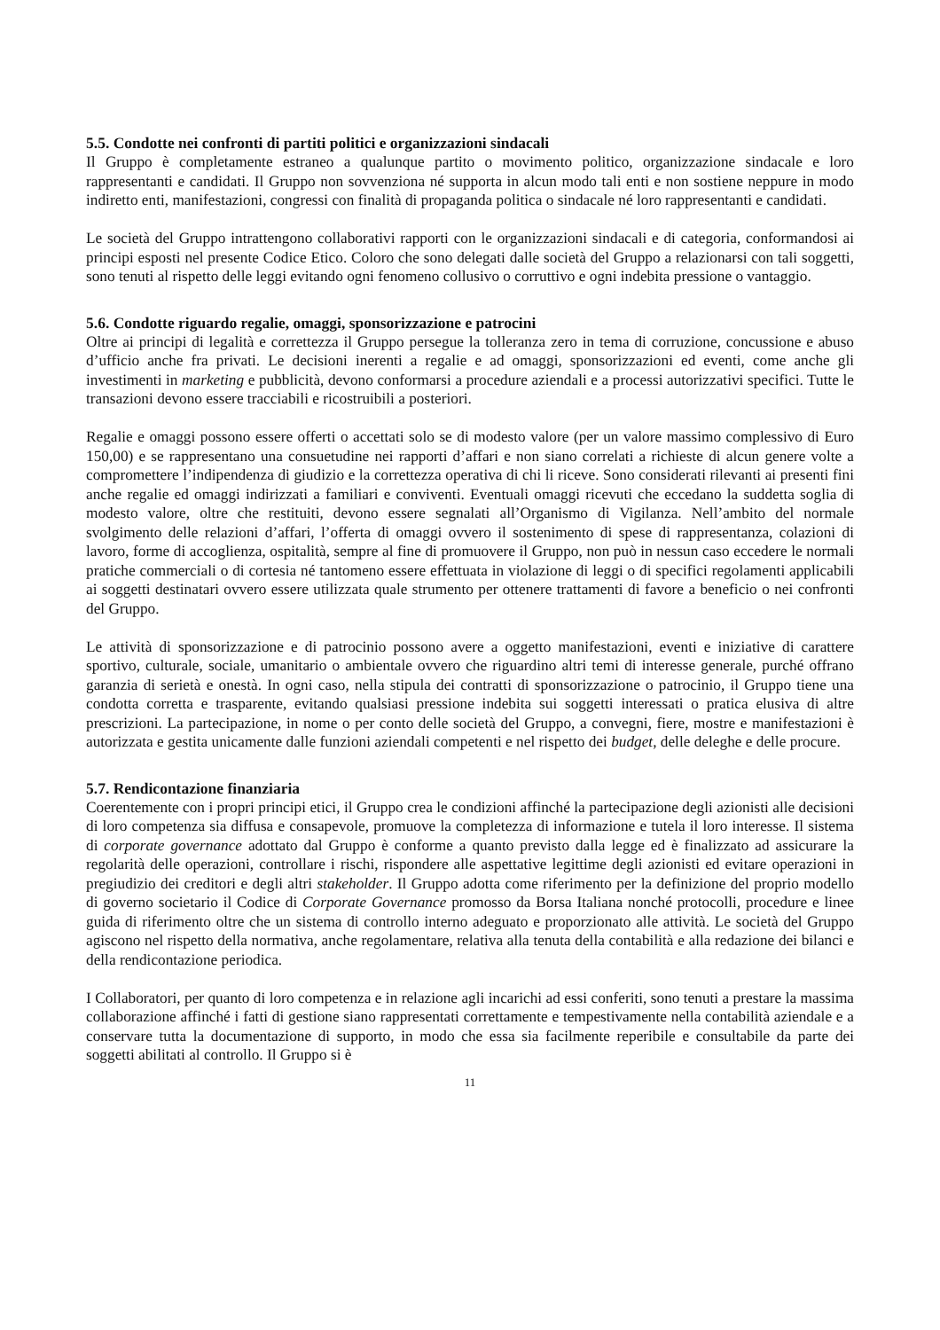5.5. Condotte nei confronti di partiti politici e organizzazioni sindacali
Il Gruppo è completamente estraneo a qualunque partito o movimento politico, organizzazione sindacale e loro rappresentanti e candidati. Il Gruppo non sovvenziona né supporta in alcun modo tali enti e non sostiene neppure in modo indiretto enti, manifestazioni, congressi con finalità di propaganda politica o sindacale né loro rappresentanti e candidati.
Le società del Gruppo intrattengono collaborativi rapporti con le organizzazioni sindacali e di categoria, conformandosi ai principi esposti nel presente Codice Etico. Coloro che sono delegati dalle società del Gruppo a relazionarsi con tali soggetti, sono tenuti al rispetto delle leggi evitando ogni fenomeno collusivo o corruttivo e ogni indebita pressione o vantaggio.
5.6. Condotte riguardo regalie, omaggi, sponsorizzazione e patrocini
Oltre ai principi di legalità e correttezza il Gruppo persegue la tolleranza zero in tema di corruzione, concussione e abuso d’ufficio anche fra privati. Le decisioni inerenti a regalie e ad omaggi, sponsorizzazioni ed eventi, come anche gli investimenti in marketing e pubblicità, devono conformarsi a procedure aziendali e a processi autorizzativi specifici. Tutte le transazioni devono essere tracciabili e ricostruibili a posteriori.
Regalie e omaggi possono essere offerti o accettati solo se di modesto valore (per un valore massimo complessivo di Euro 150,00) e se rappresentano una consuetudine nei rapporti d’affari e non siano correlati a richieste di alcun genere volte a compromettere l’indipendenza di giudizio e la correttezza operativa di chi li riceve. Sono considerati rilevanti ai presenti fini anche regalie ed omaggi indirizzati a familiari e conviventi. Eventuali omaggi ricevuti che eccedano la suddetta soglia di modesto valore, oltre che restituiti, devono essere segnalati all’Organismo di Vigilanza. Nell’ambito del normale svolgimento delle relazioni d’affari, l’offerta di omaggi ovvero il sostenimento di spese di rappresentanza, colazioni di lavoro, forme di accoglienza, ospitalità, sempre al fine di promuovere il Gruppo, non può in nessun caso eccedere le normali pratiche commerciali o di cortesia né tantomeno essere effettuata in violazione di leggi o di specifici regolamenti applicabili ai soggetti destinatari ovvero essere utilizzata quale strumento per ottenere trattamenti di favore a beneficio o nei confronti del Gruppo.
Le attività di sponsorizzazione e di patrocinio possono avere a oggetto manifestazioni, eventi e iniziative di carattere sportivo, culturale, sociale, umanitario o ambientale ovvero che riguardino altri temi di interesse generale, purché offrano garanzia di serietà e onestà. In ogni caso, nella stipula dei contratti di sponsorizzazione o patrocinio, il Gruppo tiene una condotta corretta e trasparente, evitando qualsiasi pressione indebita sui soggetti interessati o pratica elusiva di altre prescrizioni. La partecipazione, in nome o per conto delle società del Gruppo, a convegni, fiere, mostre e manifestazioni è autorizzata e gestita unicamente dalle funzioni aziendali competenti e nel rispetto dei budget, delle deleghe e delle procure.
5.7. Rendicontazione finanziaria
Coerentemente con i propri principi etici, il Gruppo crea le condizioni affinché la partecipazione degli azionisti alle decisioni di loro competenza sia diffusa e consapevole, promuove la completezza di informazione e tutela il loro interesse. Il sistema di corporate governance adottato dal Gruppo è conforme a quanto previsto dalla legge ed è finalizzato ad assicurare la regolarità delle operazioni, controllare i rischi, rispondere alle aspettative legittime degli azionisti ed evitare operazioni in pregiudizio dei creditori e degli altri stakeholder. Il Gruppo adotta come riferimento per la definizione del proprio modello di governo societario il Codice di Corporate Governance promosso da Borsa Italiana nonché protocolli, procedure e linee guida di riferimento oltre che un sistema di controllo interno adeguato e proporzionato alle attività. Le società del Gruppo agiscono nel rispetto della normativa, anche regolamentare, relativa alla tenuta della contabilità e alla redazione dei bilanci e della rendicontazione periodica.
I Collaboratori, per quanto di loro competenza e in relazione agli incarichi ad essi conferiti, sono tenuti a prestare la massima collaborazione affinché i fatti di gestione siano rappresentati correttamente e tempestivamente nella contabilità aziendale e a conservare tutta la documentazione di supporto, in modo che essa sia facilmente reperibile e consultabile da parte dei soggetti abilitati al controllo. Il Gruppo si è
11